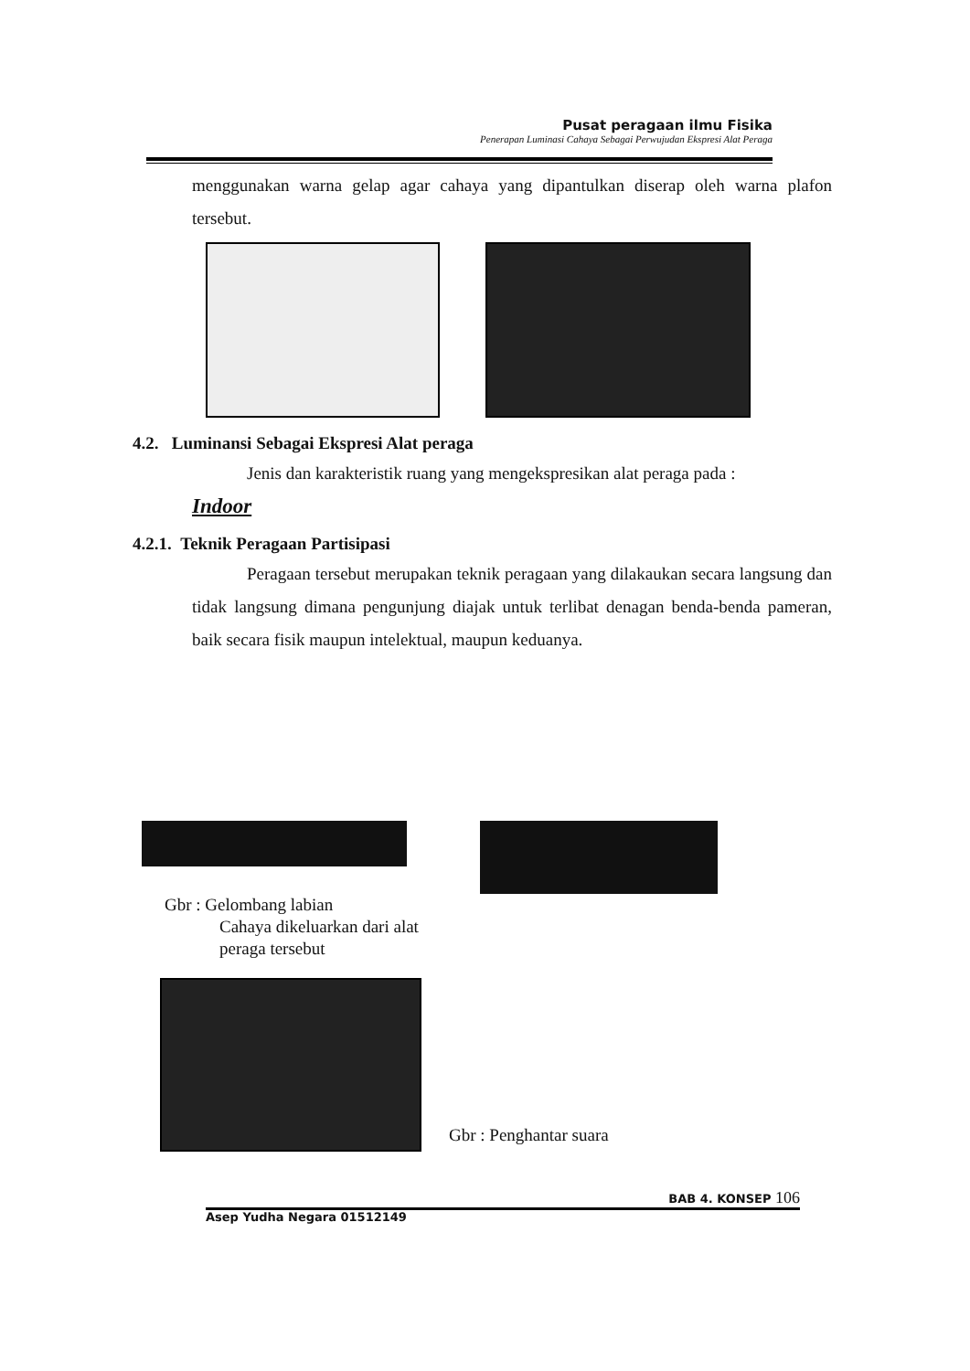Pusat peragaan ilmu Fisika
Penerapan Luminasi Cahaya Sebagai Perwujudan Ekspresi Alat Peraga
menggunakan warna gelap agar cahaya yang dipantulkan diserap oleh warna plafon tersebut.
4.2. Luminansi Sebagai Ekspresi Alat peraga
Jenis dan karakteristik ruang yang mengekspresikan alat peraga pada :
Indoor
4.2.1. Teknik Peragaan Partisipasi
Peragaan tersebut merupakan teknik peragaan yang dilakaukan secara langsung dan tidak langsung dimana pengunjung diajak untuk terlibat denagan benda-benda pameran, baik secara fisik maupun intelektual, maupun keduanya.
Gbr : Gelombang labian
Cahaya dikeluarkan dari alat
peraga tersebut
Gbr : Penghantar suara
BAB 4. KONSEP 106
Asep Yudha Negara 01512149